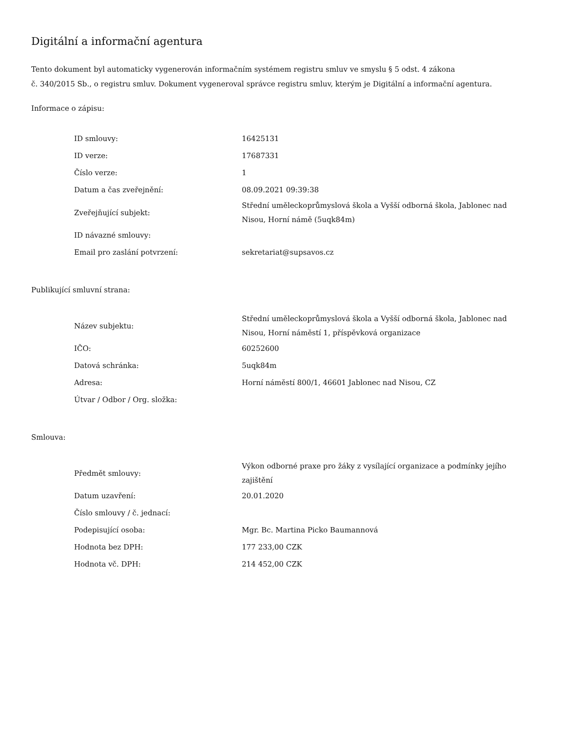Digitální a informační agentura
Tento dokument byl automaticky vygenerován informačním systémem registru smluv ve smyslu § 5 odst. 4 zákona
č. 340/2015 Sb., o registru smluv. Dokument vygeneroval správce registru smluv, kterým je Digitální a informační agentura.
Informace o zápisu:
| ID smlouvy: | 16425131 |
| ID verze: | 17687331 |
| Číslo verze: | 1 |
| Datum a čas zveřejnění: | 08.09.2021 09:39:38 |
| Zveřejňující subjekt: | Střední uměleckoprůmyslová škola a Vyšší odborná škola, Jablonec nad Nisou, Horní námě (5uqk84m) |
| ID návazné smlouvy: | |
| Email pro zaslání potvrzení: | sekretariat@supsavos.cz |
Publikující smluvní strana:
| Název subjektu: | Střední uměleckoprůmyslová škola a Vyšší odborná škola, Jablonec nad Nisou, Horní náměstí 1, příspěvková organizace |
| IČO: | 60252600 |
| Datová schránka: | 5uqk84m |
| Adresa: | Horní náměstí 800/1, 46601 Jablonec nad Nisou, CZ |
| Útvar / Odbor / Org. složka: | |
Smlouva:
| Předmět smlouvy: | Výkon odborné praxe pro žáky z vysílající organizace a podmínky jejího zajištění |
| Datum uzavření: | 20.01.2020 |
| Číslo smlouvy / č. jednací: | |
| Podepisující osoba: | Mgr. Bc. Martina Picko Baumannová |
| Hodnota bez DPH: | 177 233,00 CZK |
| Hodnota vč. DPH: | 214 452,00 CZK |